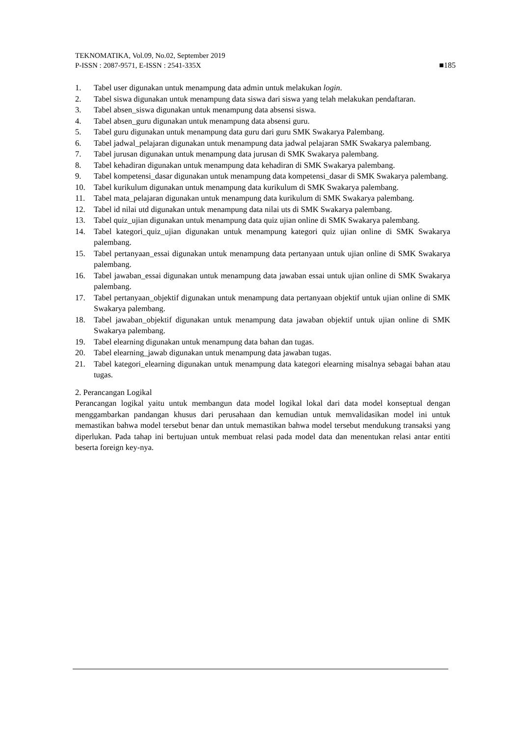TEKNOMATIKA, Vol.09, No.02, September 2019
P-ISSN : 2087-9571, E-ISSN : 2541-335X ■185
1. Tabel user digunakan untuk menampung data admin untuk melakukan login.
2. Tabel siswa digunakan untuk menampung data siswa dari siswa yang telah melakukan pendaftaran.
3. Tabel absen_siswa digunakan untuk menampung data absensi siswa.
4. Tabel absen_guru digunakan untuk menampung data absensi guru.
5. Tabel guru digunakan untuk menampung data guru dari guru SMK Swakarya Palembang.
6. Tabel jadwal_pelajaran digunakan untuk menampung data jadwal pelajaran SMK Swakarya palembang.
7. Tabel jurusan digunakan untuk menampung data jurusan di SMK Swakarya palembang.
8. Tabel kehadiran digunakan untuk menampung data kehadiran di SMK Swakarya palembang.
9. Tabel kompetensi_dasar digunakan untuk menampung data kompetensi_dasar di SMK Swakarya palembang.
10. Tabel kurikulum digunakan untuk menampung data kurikulum di SMK Swakarya palembang.
11. Tabel mata_pelajaran digunakan untuk menampung data kurikulum di SMK Swakarya palembang.
12. Tabel id nilai utd digunakan untuk menampung data nilai uts di SMK Swakarya palembang.
13. Tabel quiz_ujian digunakan untuk menampung data quiz ujian online di SMK Swakarya palembang.
14. Tabel kategori_quiz_ujian digunakan untuk menampung kategori quiz ujian online di SMK Swakarya palembang.
15. Tabel pertanyaan_essai digunakan untuk menampung data pertanyaan untuk ujian online di SMK Swakarya palembang.
16. Tabel jawaban_essai digunakan untuk menampung data jawaban essai untuk ujian online di SMK Swakarya palembang.
17. Tabel pertanyaan_objektif digunakan untuk menampung data pertanyaan objektif untuk ujian online di SMK Swakarya palembang.
18. Tabel jawaban_objektif digunakan untuk menampung data jawaban objektif untuk ujian online di SMK Swakarya palembang.
19. Tabel elearning digunakan untuk menampung data bahan dan tugas.
20. Tabel elearning_jawab digunakan untuk menampung data jawaban tugas.
21. Tabel kategori_elearning digunakan untuk menampung data kategori elearning misalnya sebagai bahan atau tugas.
2. Perancangan Logikal
Perancangan logikal yaitu untuk membangun data model logikal lokal dari data model konseptual dengan menggambarkan pandangan khusus dari perusahaan dan kemudian untuk memvalidasikan model ini untuk memastikan bahwa model tersebut benar dan untuk memastikan bahwa model tersebut mendukung transaksi yang diperlukan. Pada tahap ini bertujuan untuk membuat relasi pada model data dan menentukan relasi antar entiti beserta foreign key-nya.